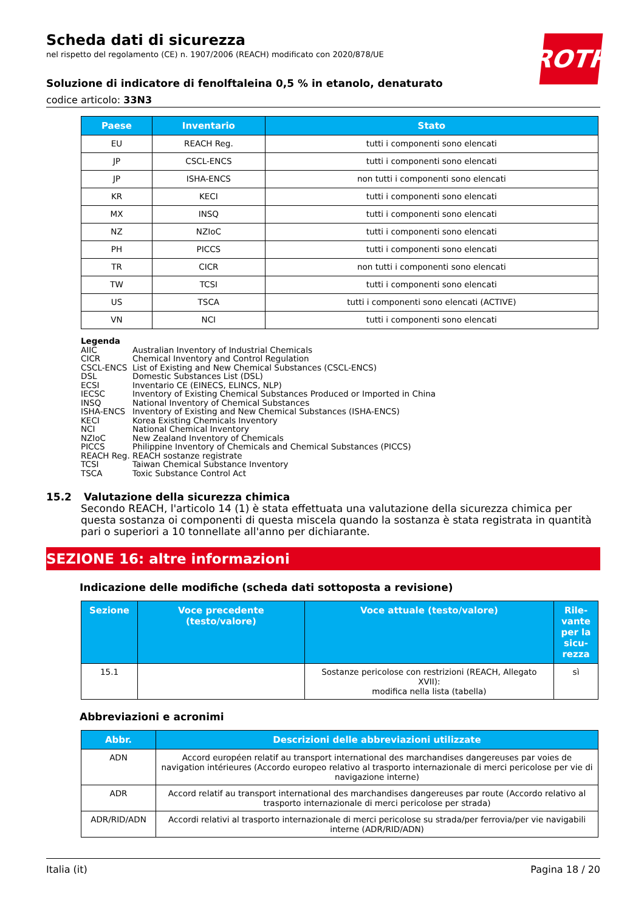ROTH
Scheda dati di sicurezza
nel rispetto del regolamento (CE) n. 1907/2006 (REACH) modificato con 2020/878/UE
Soluzione di indicatore di fenolftaleina 0,5 % in etanolo, denaturato
codice articolo: 33N3
| Paese | Inventario | Stato |
| --- | --- | --- |
| EU | REACH Reg. | tutti i componenti sono elencati |
| JP | CSCL-ENCS | tutti i componenti sono elencati |
| JP | ISHA-ENCS | non tutti i componenti sono elencati |
| KR | KECI | tutti i componenti sono elencati |
| MX | INSQ | tutti i componenti sono elencati |
| NZ | NZIoC | tutti i componenti sono elencati |
| PH | PICCS | tutti i componenti sono elencati |
| TR | CICR | non tutti i componenti sono elencati |
| TW | TCSI | tutti i componenti sono elencati |
| US | TSCA | tutti i componenti sono elencati (ACTIVE) |
| VN | NCI | tutti i componenti sono elencati |
Legenda
AIIC Australian Inventory of Industrial Chemicals
CICR Chemical Inventory and Control Regulation
CSCL-ENCS List of Existing and New Chemical Substances (CSCL-ENCS)
DSL Domestic Substances List (DSL)
ECSI Inventario CE (EINECS, ELINCS, NLP)
IECSC Inventory of Existing Chemical Substances Produced or Imported in China
INSQ National Inventory of Chemical Substances
ISHA-ENCS Inventory of Existing and New Chemical Substances (ISHA-ENCS)
KECI Korea Existing Chemicals Inventory
NCI National Chemical Inventory
NZIoC New Zealand Inventory of Chemicals
PICCS Philippine Inventory of Chemicals and Chemical Substances (PICCS)
REACH Reg. REACH sostanze registrate
TCSI Taiwan Chemical Substance Inventory
TSCA Toxic Substance Control Act
15.2 Valutazione della sicurezza chimica
Secondo REACH, l'articolo 14 (1) è stata effettuata una valutazione della sicurezza chimica per questa sostanza oi componenti di questa miscela quando la sostanza è stata registrata in quantità pari o superiori a 10 tonnellate all'anno per dichiarante.
SEZIONE 16: altre informazioni
Indicazione delle modifiche (scheda dati sottoposta a revisione)
| Sezione | Voce precedente (testo/valore) | Voce attuale (testo/valore) | Rile-vante per la sicu-rezza |
| --- | --- | --- | --- |
| 15.1 | | Sostanze pericolose con restrizioni (REACH, Allegato XVII): modifica nella lista (tabella) | sì |
Abbreviazioni e acronimi
| Abbr. | Descrizioni delle abbreviazioni utilizzate |
| --- | --- |
| ADN | Accord européen relatif au transport international des marchandises dangereuses par voies de navigation intérieures (Accordo europeo relativo al trasporto internazionale di merci pericolose per vie di navigazione interne) |
| ADR | Accord relatif au transport international des marchandises dangereuses par route (Accordo relativo al trasporto internazionale di merci pericolose per strada) |
| ADR/RID/ADN | Accordi relativi al trasporto internazionale di merci pericolose su strada/per ferrovia/per vie navigabili interne (ADR/RID/ADN) |
Italia (it) Pagina 18 / 20